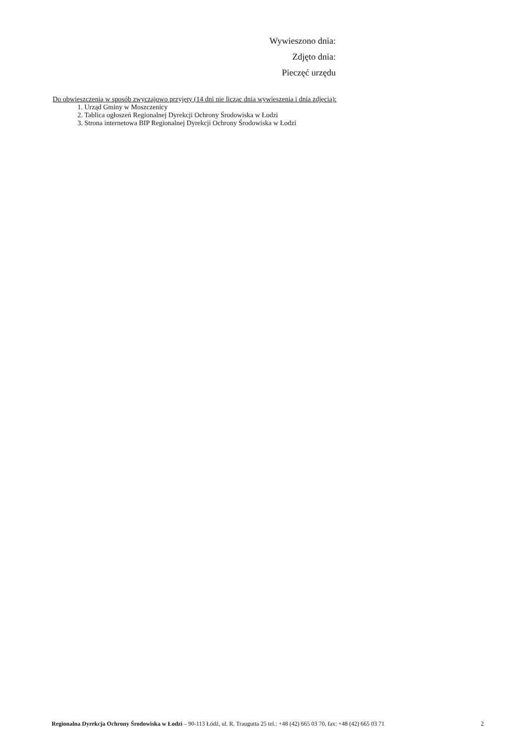Wywieszono dnia:
Zdjęto dnia:
Pieczęć urzędu
Do obwieszczenia w sposób zwyczajowo przyjęty (14 dni nie licząc dnia wywieszenia i dnia zdjęcia):
1. Urząd Gminy w Moszczenicy
2. Tablica ogłoszeń Regionalnej Dyrekcji Ochrony Środowiska w Łodzi
3. Strona internetowa BIP Regionalnej Dyrekcji Ochrony Środowiska w Łodzi
Regionalna Dyrekcja Ochrony Środowiska w Łodzi – 90-113 Łódź, ul. R. Traugutta 25 tel.: +48 (42) 665 03 70, fax: +48 (42) 665 03 71 2